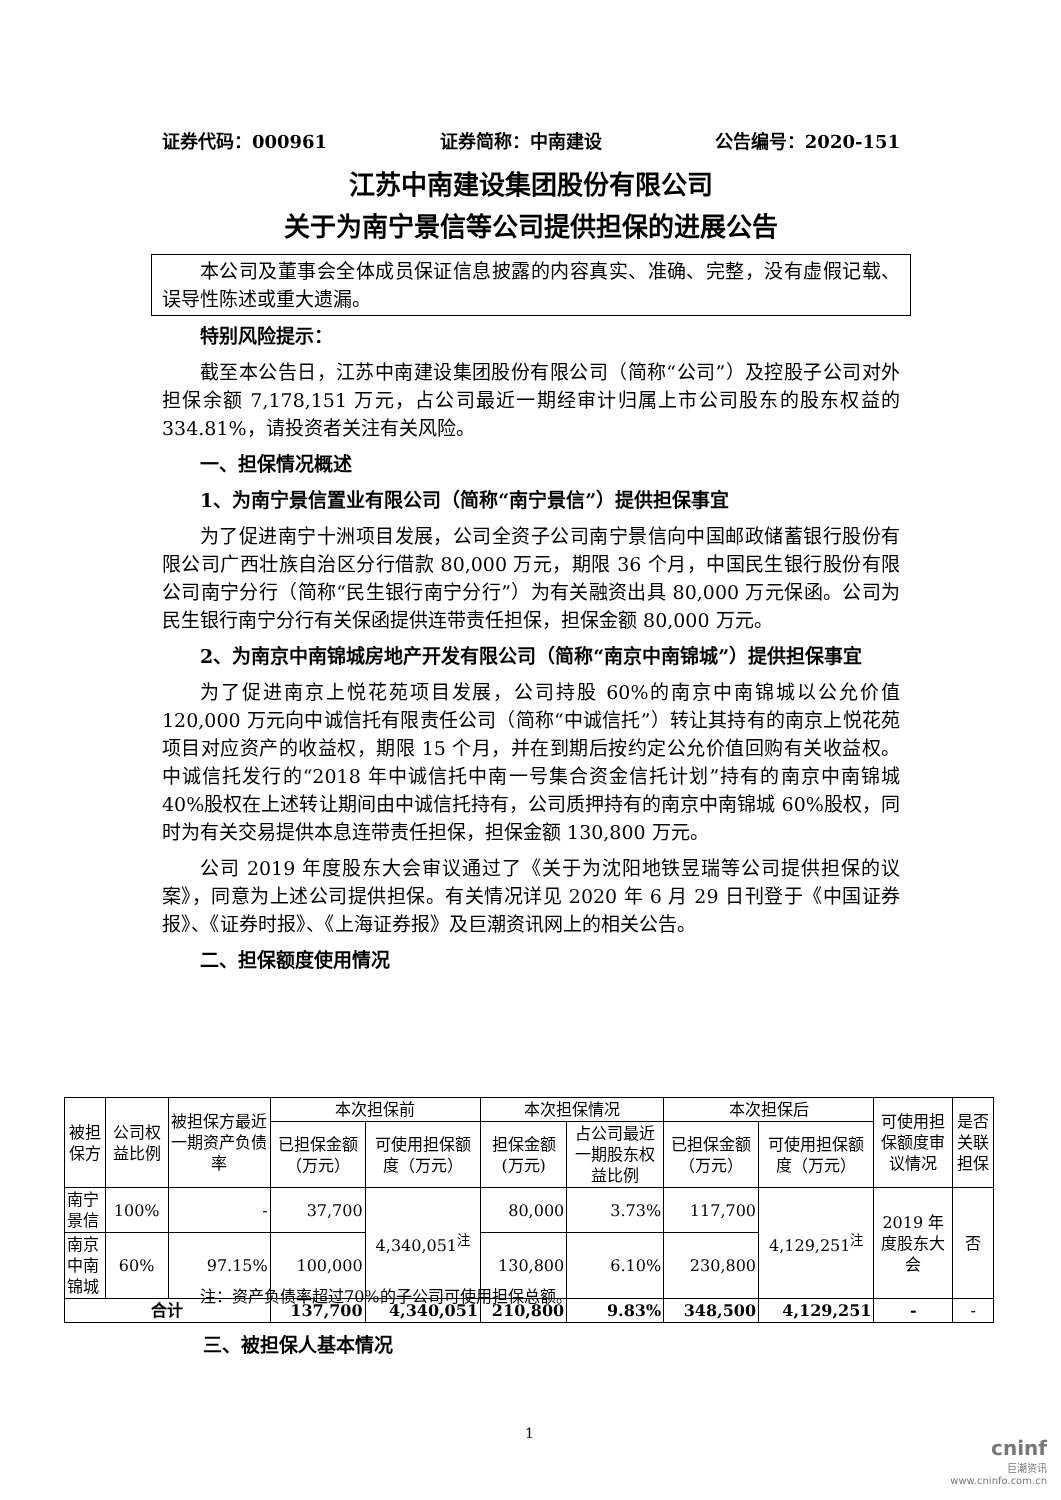证券代码：000961 证券简称：中南建设 公告编号：2020-151
江苏中南建设集团股份有限公司
关于为南宁景信等公司提供担保的进展公告
本公司及董事会全体成员保证信息披露的内容真实、准确、完整，没有虚假记载、误导性陈述或重大遗漏。
特别风险提示：
截至本公告日，江苏中南建设集团股份有限公司（简称“公司”）及控股子公司对外担保余额 7,178,151 万元，占公司最近一期经审计归属上市公司股东的股东权益的 334.81%，请投资者关注有关风险。
一、担保情况概述
1、为南宁景信置业有限公司（简称“南宁景信”）提供担保事宜
为了促进南宁十洲项目发展，公司全资子公司南宁景信向中国邮政储蓄银行股份有限公司广西壮族自治区分行借款 80,000 万元，期限 36 个月，中国民生银行股份有限公司南宁分行（简称“民生银行南宁分行”）为有关融资出具 80,000 万元保函。公司为民生银行南宁分行有关保函提供连带责任担保，担保金额 80,000 万元。
2、为南京中南锦城房地产开发有限公司（简称“南京中南锦城”）提供担保事宜
为了促进南京上悦花苑项目发展，公司持股 60%的南京中南锦城以公允价值 120,000 万元向中诚信托有限责任公司（简称“中诚信托”）转让其持有的南京上悦花苑项目对应资产的收益权，期限 15 个月，并在到期后按约定公允价值回购有关收益权。中诚信托发行的“2018 年中诚信托中南一号集合资金信托计划”持有的南京中南锦城 40%股权在上述转让期间由中诚信托持有，公司质押持有的南京中南锦城 60%股权，同时为有关交易提供本息连带责任担保，担保金额 130,800 万元。
公司 2019 年度股东大会审议通过了《关于为沈阳地铁昱瑞等公司提供担保的议案》，同意为上述公司提供担保。有关情况详见 2020 年 6 月 29 日刊登于《中国证券报》、《证券时报》、《上海证券报》及巨潮资讯网上的相关公告。
二、担保额度使用情况
| 被担保方 | 公司权益比例 | 被担保方最近一期资产负债率 | 本次担保前 | | 本次担保情况 | | 本次担保后 | | 可使用担保额度审议情况 | 是否关联担保 |
| --- | --- | --- | --- | --- | --- | --- | --- | --- | --- | --- |
| | | | 已担保金额（万元） | 可使用担保额度（万元） | 担保金额(万元) | 占公司最近一期股东权益比例 | 已担保金额（万元） | 可使用担保额度（万元） | | |
| 南宁景信 | 100% | - | 37,700 | 4,340,051<sup>注</sup> | 80,000 | 3.73% | 117,700 | 4,129,251<sup>注</sup> | 2019 年度股东大会 | 否 |
| 南京中南锦城 | 60% | 97.15% | 100,000 | | 130,800 | 6.10% | 230,800 | | | |
| 合计 | | | 137,700 | 4,340,051 | 210,800 | 9.83% | 348,500 | 4,129,251 | - | - |
注：资产负债率超过70%的子公司可使用担保总额。
三、被担保人基本情况
1
cninf
巨潮资讯
www.cninfo.com.cn